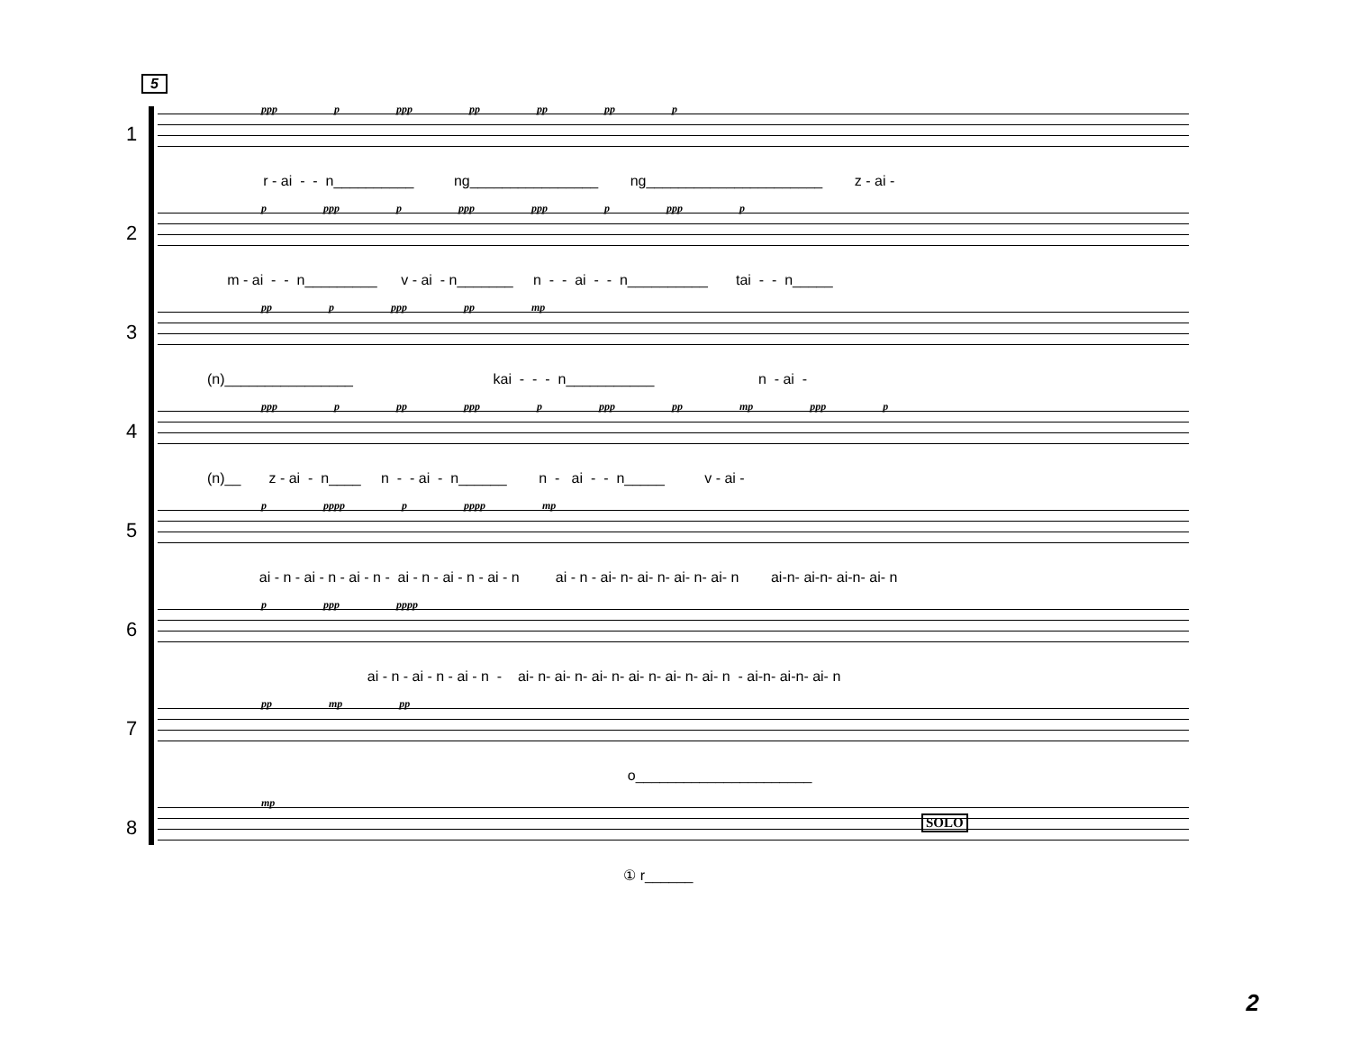5
1
ppp p ppp pp pp pp p
r - ai - - n__________ ng________________ ng______________________ z - ai -
2
p ppp p ppp ppp p ppp p
m - ai - - n_________ v - ai - n_______ n - - ai - - n__________ tai - - n_____
3
pp p ppp pp mp
(n)________________ kai - - - n___________ n - ai -
4
ppp p pp ppp p ppp pp mp ppp p
(n)__ z - ai - n____ n - - ai - n______ n - ai - - n_____ v - ai -
5
p pppp p pppp mp
ai - n - ai - n - ai - n - ai - n - ai - n - ai - n ai - n - ai- n- ai- n- ai- n- ai- n ai-n- ai-n- ai-n- ai- n
6
p ppp pppp
ai - n - ai - n - ai - n - ai- n- ai- n- ai- n- ai- n- ai- n- ai- n - ai-n- ai-n- ai- n
7
pp mp pp
o______________________
8
mp
① r______
SOLO
2